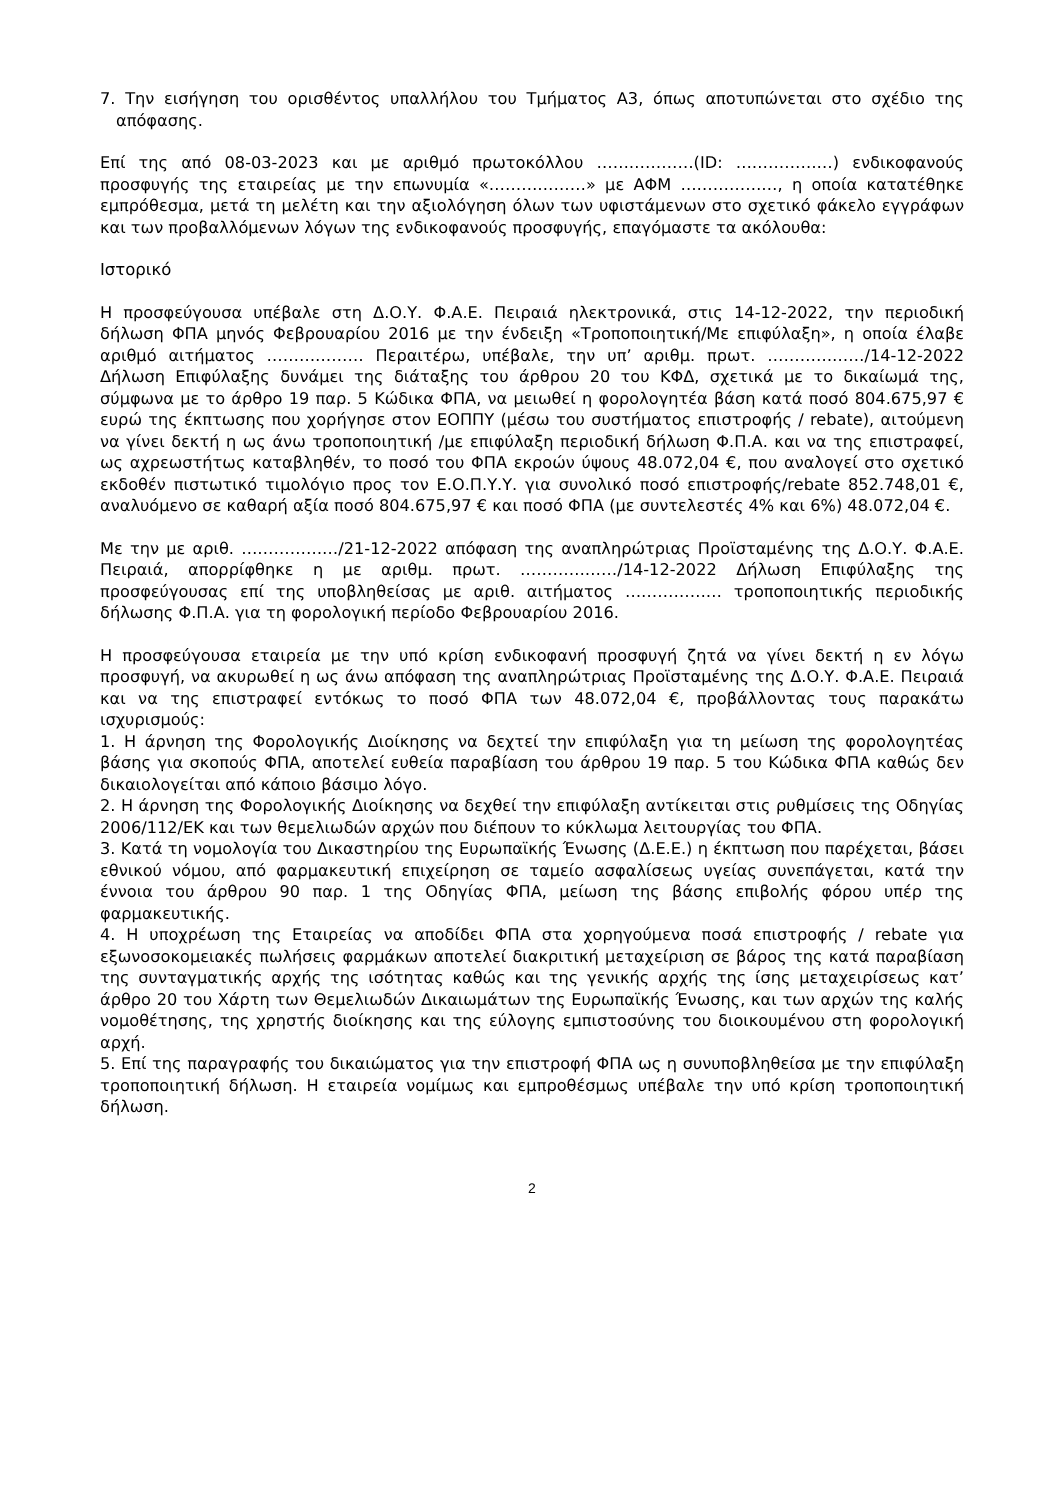7. Την εισήγηση του ορισθέντος υπαλλήλου του Τμήματος Α3, όπως αποτυπώνεται στο σχέδιο της απόφασης.
Επί της από 08-03-2023 και με αριθμό πρωτοκόλλου ………………(ID: ………………) ενδικοφανούς προσφυγής της εταιρείας με την επωνυμία «………………» με ΑΦΜ ………………, η οποία κατατέθηκε εμπρόθεσμα, μετά τη μελέτη και την αξιολόγηση όλων των υφιστάμενων στο σχετικό φάκελο εγγράφων και των προβαλλόμενων λόγων της ενδικοφανούς προσφυγής, επαγόμαστε τα ακόλουθα:
Ιστορικό
Η προσφεύγουσα υπέβαλε στη Δ.Ο.Υ. Φ.Α.Ε. Πειραιά ηλεκτρονικά, στις 14-12-2022, την περιοδική δήλωση ΦΠΑ μηνός Φεβρουαρίου 2016 με την ένδειξη «Τροποποιητική/Με επιφύλαξη», η οποία έλαβε αριθμό αιτήματος ……………… Περαιτέρω, υπέβαλε, την υπ’ αριθμ. πρωτ. ………………/14-12-2022 Δήλωση Επιφύλαξης δυνάμει της διάταξης του άρθρου 20 του ΚΦΔ, σχετικά με το δικαίωμά της, σύμφωνα με το άρθρο 19 παρ. 5 Κώδικα ΦΠΑ, να μειωθεί η φορολογητέα βάση κατά ποσό 804.675,97 € ευρώ της έκπτωσης που χορήγησε στον ΕΟΠΠΥ (μέσω του συστήματος επιστροφής / rebate), αιτούμενη να γίνει δεκτή η ως άνω τροποποιητική /με επιφύλαξη περιοδική δήλωση Φ.Π.Α. και να της επιστραφεί, ως αχρεωστήτως καταβληθέν, το ποσό του ΦΠΑ εκροών ύψους 48.072,04 €, που αναλογεί στο σχετικό εκδοθέν πιστωτικό τιμολόγιο προς τον Ε.Ο.Π.Υ.Υ. για συνολικό ποσό επιστροφής/rebate 852.748,01 €, αναλυόμενο σε καθαρή αξία ποσό 804.675,97 € και ποσό ΦΠΑ (με συντελεστές 4% και 6%) 48.072,04 €.
Με την με αριθ. ………………/21-12-2022 απόφαση της αναπληρώτριας Προϊσταμένης της Δ.Ο.Υ. Φ.Α.Ε. Πειραιά, απορρίφθηκε η με αριθμ. πρωτ. ………………/14-12-2022 Δήλωση Επιφύλαξης της προσφεύγουσας επί της υποβληθείσας με αριθ. αιτήματος ……………… τροποποιητικής περιοδικής δήλωσης Φ.Π.Α. για τη φορολογική περίοδο Φεβρουαρίου 2016.
Η προσφεύγουσα εταιρεία με την υπό κρίση ενδικοφανή προσφυγή ζητά να γίνει δεκτή η εν λόγω προσφυγή, να ακυρωθεί η ως άνω απόφαση της αναπληρώτριας Προϊσταμένης της Δ.Ο.Υ. Φ.Α.Ε. Πειραιά και να της επιστραφεί εντόκως το ποσό ΦΠΑ των 48.072,04 €, προβάλλοντας τους παρακάτω ισχυρισμούς:
1. Η άρνηση της Φορολογικής Διοίκησης να δεχτεί την επιφύλαξη για τη μείωση της φορολογητέας βάσης για σκοπούς ΦΠΑ, αποτελεί ευθεία παραβίαση του άρθρου 19 παρ. 5 του Κώδικα ΦΠΑ καθώς δεν δικαιολογείται από κάποιο βάσιμο λόγο.
2. Η άρνηση της Φορολογικής Διοίκησης να δεχθεί την επιφύλαξη αντίκειται στις ρυθμίσεις της Οδηγίας 2006/112/ΕΚ και των θεμελιωδών αρχών που διέπουν το κύκλωμα λειτουργίας του ΦΠΑ.
3. Κατά τη νομολογία του Δικαστηρίου της Ευρωπαϊκής Ένωσης (Δ.Ε.Ε.) η έκπτωση που παρέχεται, βάσει εθνικού νόμου, από φαρμακευτική επιχείρηση σε ταμείο ασφαλίσεως υγείας συνεπάγεται, κατά την έννοια του άρθρου 90 παρ. 1 της Οδηγίας ΦΠΑ, μείωση της βάσης επιβολής φόρου υπέρ της φαρμακευτικής.
4. Η υποχρέωση της Εταιρείας να αποδίδει ΦΠΑ στα χορηγούμενα ποσά επιστροφής / rebate για εξωνοσοκομειακές πωλήσεις φαρμάκων αποτελεί διακριτική μεταχείριση σε βάρος της κατά παραβίαση της συνταγματικής αρχής της ισότητας καθώς και της γενικής αρχής της ίσης μεταχειρίσεως κατ’ άρθρο 20 του Χάρτη των Θεμελιωδών Δικαιωμάτων της Ευρωπαϊκής Ένωσης, και των αρχών της καλής νομοθέτησης, της χρηστής διοίκησης και της εύλογης εμπιστοσύνης του διοικουμένου στη φορολογική αρχή.
5. Επί της παραγραφής του δικαιώματος για την επιστροφή ΦΠΑ ως η συνυποβληθείσα με την επιφύλαξη τροποποιητική δήλωση. Η εταιρεία νομίμως και εμπροθέσμως υπέβαλε την υπό κρίση τροποποιητική δήλωση.
2